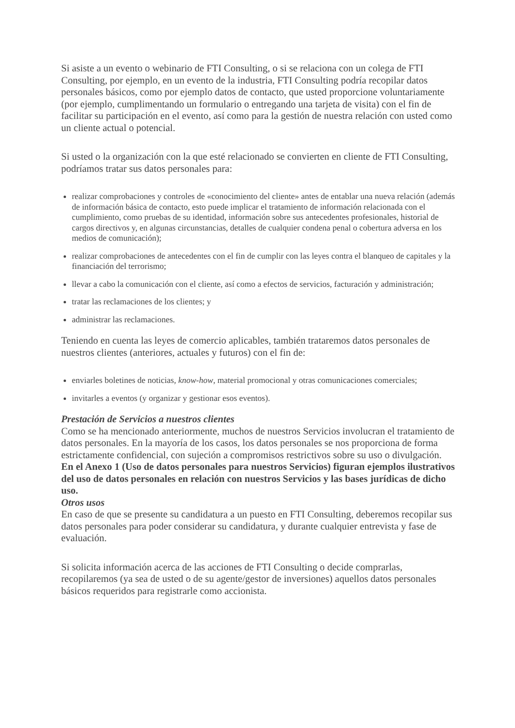Si asiste a un evento o webinario de FTI Consulting, o si se relaciona con un colega de FTI Consulting, por ejemplo, en un evento de la industria, FTI Consulting podría recopilar datos personales básicos, como por ejemplo datos de contacto, que usted proporcione voluntariamente (por ejemplo, cumplimentando un formulario o entregando una tarjeta de visita) con el fin de facilitar su participación en el evento, así como para la gestión de nuestra relación con usted como un cliente actual o potencial.
Si usted o la organización con la que esté relacionado se convierten en cliente de FTI Consulting, podríamos tratar sus datos personales para:
realizar comprobaciones y controles de «conocimiento del cliente» antes de entablar una nueva relación (además de información básica de contacto, esto puede implicar el tratamiento de información relacionada con el cumplimiento, como pruebas de su identidad, información sobre sus antecedentes profesionales, historial de cargos directivos y, en algunas circunstancias, detalles de cualquier condena penal o cobertura adversa en los medios de comunicación);
realizar comprobaciones de antecedentes con el fin de cumplir con las leyes contra el blanqueo de capitales y la financiación del terrorismo;
llevar a cabo la comunicación con el cliente, así como a efectos de servicios, facturación y administración;
tratar las reclamaciones de los clientes; y
administrar las reclamaciones.
Teniendo en cuenta las leyes de comercio aplicables, también trataremos datos personales de nuestros clientes (anteriores, actuales y futuros) con el fin de:
enviarles boletines de noticias, know-how, material promocional y otras comunicaciones comerciales;
invitarles a eventos (y organizar y gestionar esos eventos).
Prestación de Servicios a nuestros clientes
Como se ha mencionado anteriormente, muchos de nuestros Servicios involucran el tratamiento de datos personales. En la mayoría de los casos, los datos personales se nos proporciona de forma estrictamente confidencial, con sujeción a compromisos restrictivos sobre su uso o divulgación.
En el Anexo 1 (Uso de datos personales para nuestros Servicios) figuran ejemplos ilustrativos del uso de datos personales en relación con nuestros Servicios y las bases jurídicas de dicho uso.
Otros usos
En caso de que se presente su candidatura a un puesto en FTI Consulting, deberemos recopilar sus datos personales para poder considerar su candidatura, y durante cualquier entrevista y fase de evaluación.
Si solicita información acerca de las acciones de FTI Consulting o decide comprarlas, recopilaremos (ya sea de usted o de su agente/gestor de inversiones) aquellos datos personales básicos requeridos para registrarle como accionista.